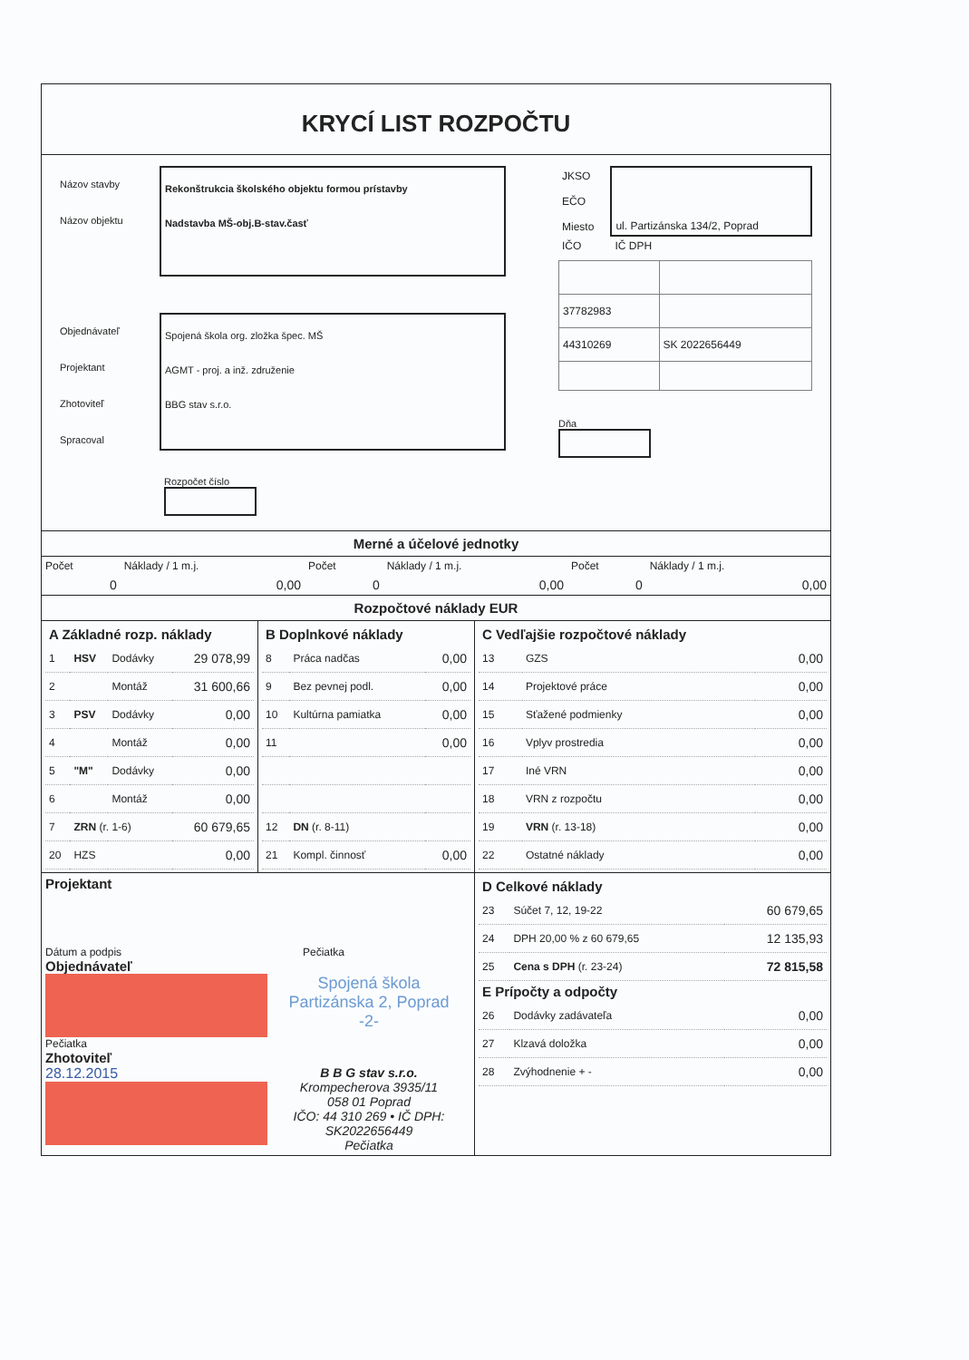KRYCÍ LIST ROZPOČTU
Názov stavby
Názov objektu
Rekonštrukcia školského objektu formou prístavby
Nadstavba MŠ-obj.B-stav.časť
Objednávateľ
Projektant
Zhotoviteľ
Spracoval
Spojená škola org. zložka špec. MŠ
AGMT - proj. a inž. združenie
BBG stav s.r.o.
Rozpočet číslo
| JKSO | ul. Partizánska 134/2, Poprad |
| EČO | |
| Miesto | |
| IČO | IČ DPH |
| 37782983 | |
| 44310269 | SK 2022656449 |
Dňa
Merné a účelové jednotky
| Počet | Náklady / 1 m.j. | Počet | Náklady / 1 m.j. | Počet | Náklady / 1 m.j. |
| 0 | 0,00 | 0 | 0,00 | 0 | 0,00 |
Rozpočtové náklady EUR
| / A Základné rozp. náklady / / / / / --- / --- / --- / --- / / 1 / HSV / Dodávky / 29 078,99 / / 2 / / Montáž / 31 600,66 / / 3 / PSV / Dodávky / 0,00 / / 4 / / Montáž / 0,00 / / 5 / "M" / Dodávky / 0,00 / / 6 / / Montáž / 0,00 / / 7 / ZRN (r. 1-6) / / 60 679,65 / / 20 / HZS / / 0,00 / | / B Doplnkové náklady / / / / --- / --- / --- / / 8 / Práca nadčas / 0,00 / / 9 / Bez pevnej podl. / 0,00 / / 10 / Kultúrna pamiatka / 0,00 / / 11 / / 0,00 / / 12 / DN (r. 8-11) / / / 21 / Kompl. činnosť / 0,00 / | / C Vedľajšie rozpočtové náklady / / / / --- / --- / --- / / 13 / GZS / 0,00 / / 14 / Projektové práce / 0,00 / / 15 / Sťažené podmienky / 0,00 / / 16 / Vplyv prostredia / 0,00 / / 17 / Iné VRN / 0,00 / / 18 / VRN z rozpočtu / 0,00 / / 19 / VRN (r. 13-18) / 0,00 / / 22 / Ostatné náklady / 0,00 / |
| Projektant Dátum a podpis Pečiatka Objednávateľ Spojená škola Partizánska 2, Poprad -2- Pečiatka Zhotoviteľ 28.12.2015 B B G stav s.r.o. Krompecherova 3935/11 058 01 Poprad IČO: 44 310 269 • IČ DPH: SK2022656449 Pečiatka | | / D Celkové náklady / / / / --- / --- / --- / / 23 / Súčet 7, 12, 19-22 / 60 679,65 / / 24 / DPH 20,00 % z 60 679,65 / 12 135,93 / / 25 / Cena s DPH (r. 23-24) / 72 815,58 / / E Prípočty a odpočty / / / / 26 / Dodávky zadávateľa / 0,00 / / 27 / Klzavá doložka / 0,00 / / 28 / Zvýhodnenie + - / 0,00 / |